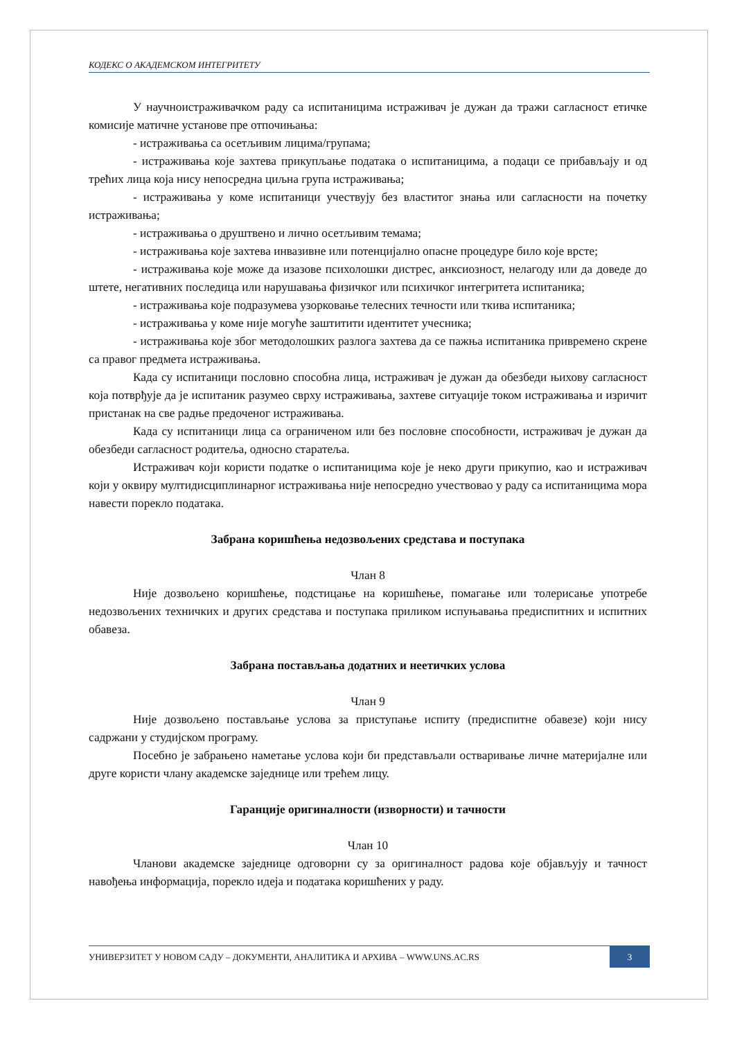КОДЕКС О АКАДЕМСКОМ ИНТЕГРИТЕТУ
У научноистраживачком раду са испитаницима истраживач је дужан да тражи сагласност етичке комисије матичне установе пре отпочињања:
- истраживања са осетљивим лицима/групама;
- истраживања које захтева прикупљање података о испитаницима, а подаци се прибављају и од трећих лица која нису непосредна циљна група истраживања;
- истраживања у коме испитаници учествују без властитог знања или сагласности на почетку истраживања;
- истраживања о друштвено и лично осетљивим темама;
- истраживања које захтева инвазивне или потенцијално опасне процедуре било које врсте;
- истраживања које може да изазове психолошки дистрес, анксиозност, нелагоду или да доведе до штете, негативних последица или нарушавања физичког или психичког интегритета испитаника;
- истраживања које подразумева узорковање телесних течности или ткива испитаника;
- истраживања у коме није могуће заштитити идентитет учесника;
- истраживања које због методолошких разлога захтева да се пажња испитаника привремено скрене са правог предмета истраживања.
Када су испитаници пословно способна лица, истраживач је дужан да обезбеди њихову сагласност која потврђује да је испитаник разумео сврху истраживања, захтеве ситуације током истраживања и изричит пристанак на све радње предоченог истраживања.
Када су испитаници лица са ограниченом или без пословне способности, истраживач је дужан да обезбеди сагласност родитеља, односно старатеља.
Истраживач који користи податке о испитаницима које је неко други прикупио, као и истраживач који у оквиру мултидисциплинарног истраживања није непосредно учествовао у раду са испитаницима мора навести порекло података.
Забрана коришћења недозвољених средстава и поступака
Члан 8
Није дозвољено коришћење, подстицање на коришћење, помагање или толерисање употребе недозвољених техничких и других средстава и поступака приликом испуњавања предиспитних и испитних обавеза.
Забрана постављања додатних и неетичких услова
Члан 9
Није дозвољено постављање услова за приступање испиту (предиспитне обавезе) који нису садржани у студијском програму.
Посебно је забрањено наметање услова који би представљали остваривање личне материјалне или друге користи члану академске заједнице или трећем лицу.
Гаранције оригиналности (изворности) и тачности
Члан 10
Чланови академске заједнице одговорни су за оригиналност радова које објављују и тачност навођења информација, порекло идеја и података коришћених у раду.
УНИВЕРЗИТЕТ У НОВОМ САДУ – ДОКУМЕНТИ, АНАЛИТИКА И АРХИВА – WWW.UNS.AC.RS
3